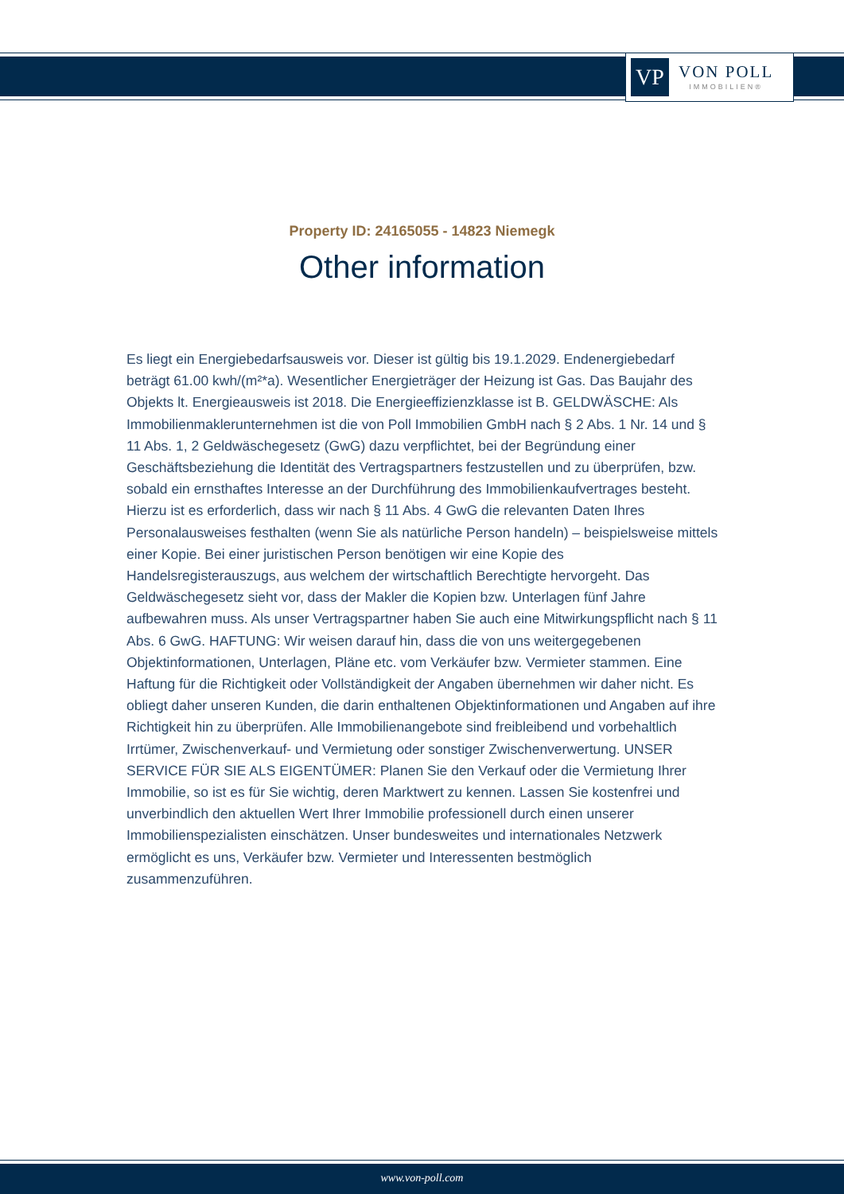VP
VON POLL
IMMOBILIEN®
Property ID: 24165055 - 14823 Niemegk
Other information
Es liegt ein Energiebedarfsausweis vor. Dieser ist gültig bis 19.1.2029. Endenergiebedarf beträgt 61.00 kwh/(m²*a). Wesentlicher Energieträger der Heizung ist Gas. Das Baujahr des Objekts lt. Energieausweis ist 2018. Die Energieeffizienzklasse ist B. GELDWÄSCHE: Als Immobilienmaklerunternehmen ist die von Poll Immobilien GmbH nach § 2 Abs. 1 Nr. 14 und § 11 Abs. 1, 2 Geldwäschegesetz (GwG) dazu verpflichtet, bei der Begründung einer Geschäftsbeziehung die Identität des Vertragspartners festzustellen und zu überprüfen, bzw. sobald ein ernsthaftes Interesse an der Durchführung des Immobilienkaufvertrages besteht. Hierzu ist es erforderlich, dass wir nach § 11 Abs. 4 GwG die relevanten Daten Ihres Personalausweises festhalten (wenn Sie als natürliche Person handeln) – beispielsweise mittels einer Kopie. Bei einer juristischen Person benötigen wir eine Kopie des Handelsregisterauszugs, aus welchem der wirtschaftlich Berechtigte hervorgeht. Das Geldwäschegesetz sieht vor, dass der Makler die Kopien bzw. Unterlagen fünf Jahre aufbewahren muss. Als unser Vertragspartner haben Sie auch eine Mitwirkungspflicht nach § 11 Abs. 6 GwG. HAFTUNG: Wir weisen darauf hin, dass die von uns weitergegebenen Objektinformationen, Unterlagen, Pläne etc. vom Verkäufer bzw. Vermieter stammen. Eine Haftung für die Richtigkeit oder Vollständigkeit der Angaben übernehmen wir daher nicht. Es obliegt daher unseren Kunden, die darin enthaltenen Objektinformationen und Angaben auf ihre Richtigkeit hin zu überprüfen. Alle Immobilienangebote sind freibleibend und vorbehaltlich Irrtümer, Zwischenverkauf- und Vermietung oder sonstiger Zwischenverwertung. UNSER SERVICE FÜR SIE ALS EIGENTÜMER: Planen Sie den Verkauf oder die Vermietung Ihrer Immobilie, so ist es für Sie wichtig, deren Marktwert zu kennen. Lassen Sie kostenfrei und unverbindlich den aktuellen Wert Ihrer Immobilie professionell durch einen unserer Immobilienspezialisten einschätzen. Unser bundesweites und internationales Netzwerk ermöglicht es uns, Verkäufer bzw. Vermieter und Interessenten bestmöglich zusammenzuführen.
www.von-poll.com